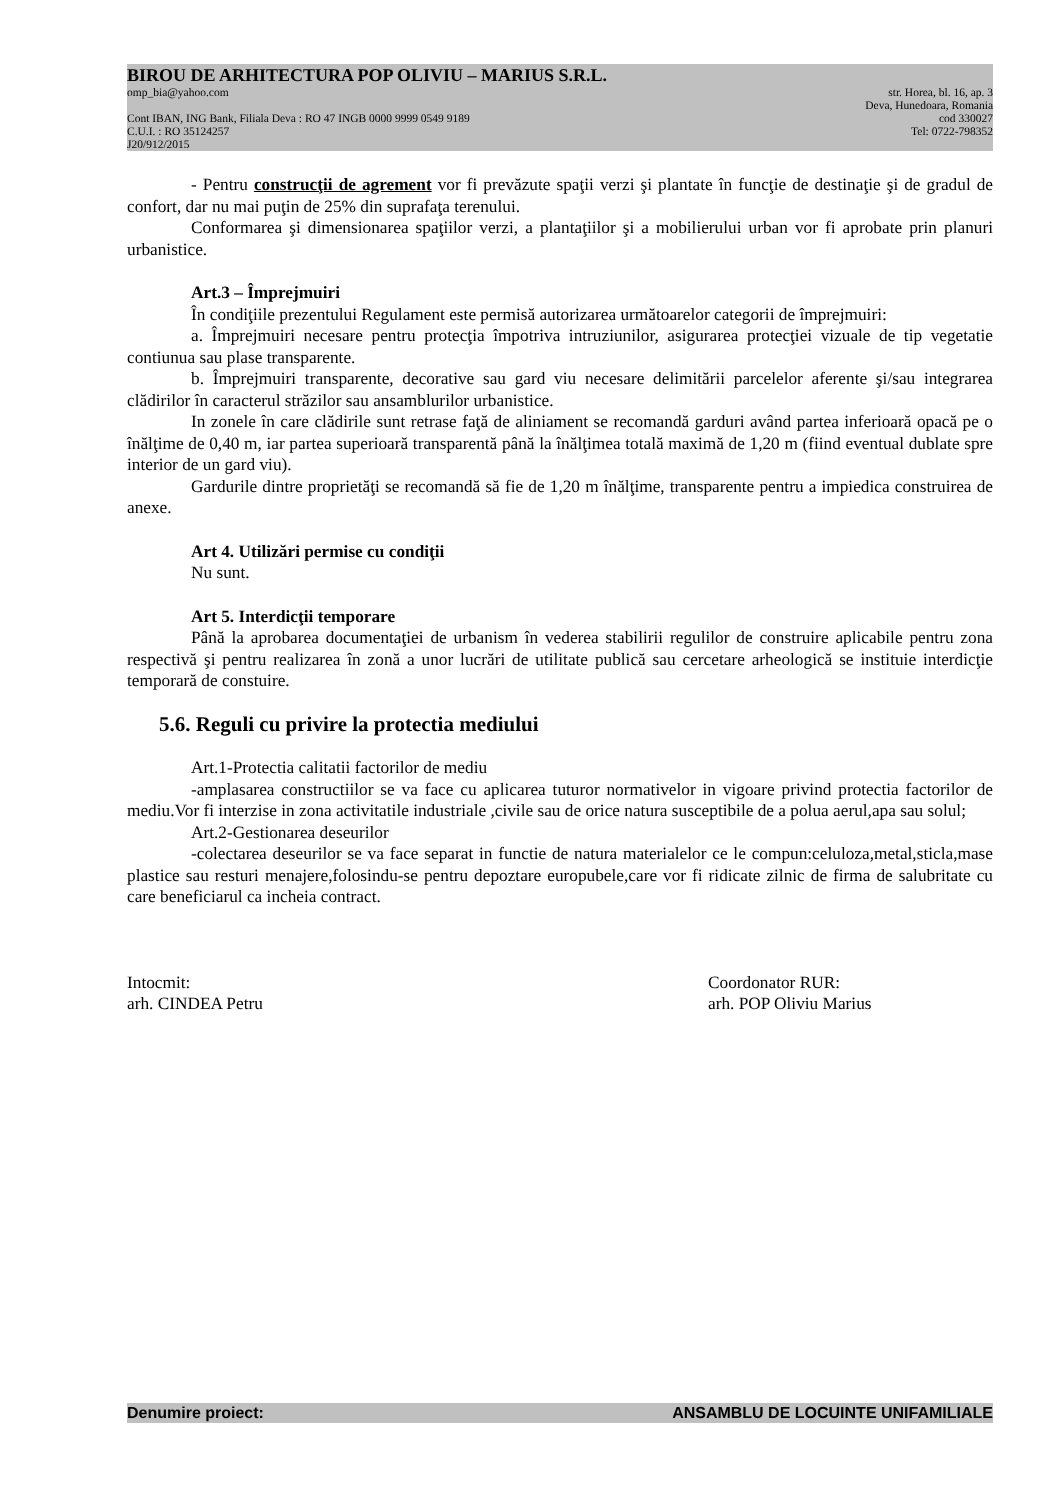BIROU DE ARHITECTURA POP OLIVIU – MARIUS S.R.L.
omp_bia@yahoo.com str. Horea, bl. 16, ap. 3
Deva, Hunedoara, Romania
Cont IBAN, ING Bank, Filiala Deva : RO 47 INGB 0000 9999 0549 9189 cod 330027
C.U.I. : RO 35124257 Tel: 0722-798352
J20/912/2015
- Pentru construcţii de agrement vor fi prevăzute spaţii verzi şi plantate în funcţie de destinaţie şi de gradul de confort, dar nu mai puţin de 25% din suprafaţa terenului.
Conformarea şi dimensionarea spaţiilor verzi, a plantaţiilor şi a mobilierului urban vor fi aprobate prin planuri urbanistice.
Art.3 – Împrejmuiri
În condiţiile prezentului Regulament este permisă autorizarea următoarelor categorii de împrejmuiri:
a. Împrejmuiri necesare pentru protecţia împotriva intruziunilor, asigurarea protecţiei vizuale de tip vegetatie contiunua sau plase transparente.
b. Împrejmuiri transparente, decorative sau gard viu necesare delimitării parcelelor aferente şi/sau integrarea clădirilor în caracterul străzilor sau ansamblurilor urbanistice.
In zonele în care clădirile sunt retrase faţă de aliniament se recomandă garduri având partea inferioară opacă pe o înălţime de 0,40 m, iar partea superioară transparentă până la înălţimea totală maximă de 1,20 m (fiind eventual dublate spre interior de un gard viu).
Gardurile dintre proprietăţi se recomandă să fie de 1,20 m înălţime, transparente pentru a impiedica construirea de anexe.
Art 4. Utilizări permise cu condiţii
Nu sunt.
Art 5. Interdicţii temporare
Până la aprobarea documentaţiei de urbanism în vederea stabilirii regulilor de construire aplicabile pentru zona respectivă şi pentru realizarea în zonă a unor lucrări de utilitate publică sau cercetare arheologică se instituie interdicţie temporară de constuire.
5.6. Reguli cu privire la protectia mediului
Art.1-Protectia calitatii factorilor de mediu
-amplasarea constructiilor se va face cu aplicarea tuturor normativelor in vigoare privind protectia factorilor de mediu.Vor fi interzise in zona activitatile industriale ,civile sau de orice natura susceptibile de a polua aerul,apa sau solul;
Art.2-Gestionarea deseurilor
-colectarea deseurilor se va face separat in functie de natura materialelor ce le compun:celuloza,metal,sticla,mase plastice sau resturi menajere,folosindu-se pentru depoztare europubele,care vor fi ridicate zilnic de firma de salubritate cu care beneficiarul ca incheia contract.
Intocmit:
arh. CINDEA Petru
Coordonator RUR:
arh. POP Oliviu Marius
Denumire proiect: ANSAMBLU DE LOCUINTE UNIFAMILIALE